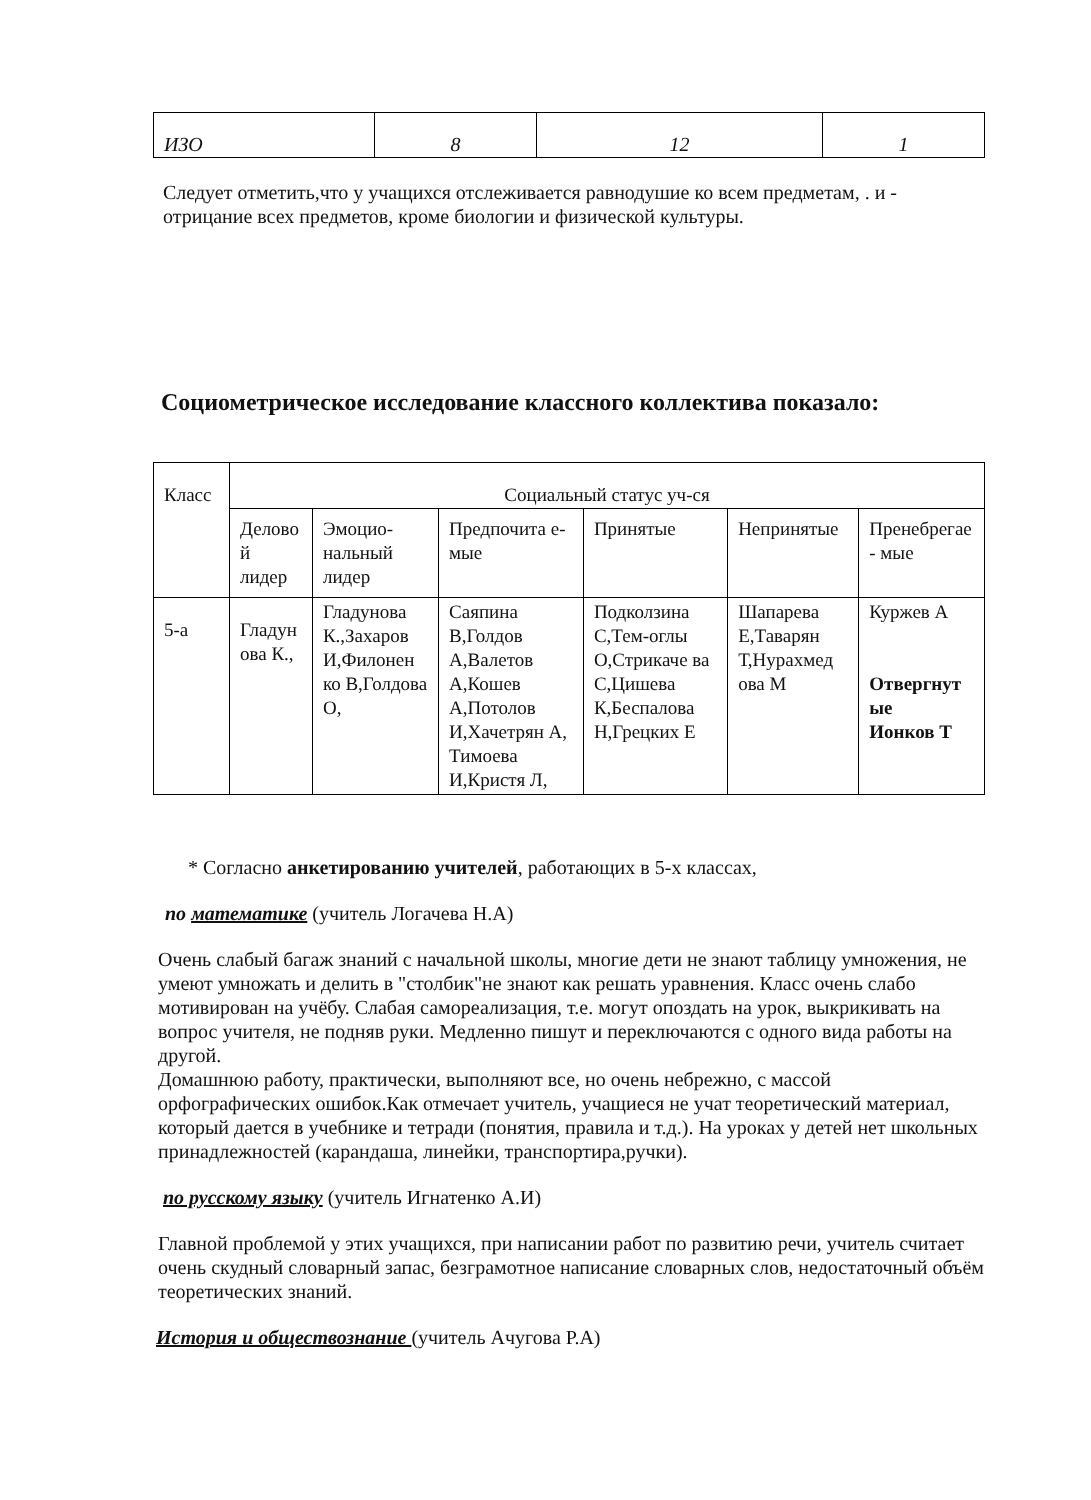| ИЗО | 8 | 12 | 1 |
Следует отметить,что у учащихся отслеживается равнодушие ко всем предметам, . и - отрицание всех предметов, кроме биологии и физической культуры.
Социометрическое исследование классного коллектива показало:
| Класс | Социальный статус уч-ся | | | | | |
| --- | --- | --- | --- | --- | --- | --- |
| | Делово й лидер | Эмоцио-нальный лидер | Предпочита е-мые | Принятые | Непринятые | Пренебрегае - мые |
| 5-а | Гладун ова К., | Гладунова К.,Захаров И,Филонен ко В,Голдова О, | Саяпина В,Голдов А,Валетов А,Кошев А,Потолов И,Хачетрян А, Тимоева И,Кристя Л, | Подколзина С,Тем-оглы О,Стрикаче ва С,Цишева К,Беспалова Н,Грецких Е | Шапарева Е,Таварян Т,Нурахмед ова М | Куржев А Отвергнут ые Ионков Т |
* Согласно анкетированию учителей, работающих в 5-х классах,
по математике (учитель Логачева Н.А)
Очень слабый багаж знаний с начальной школы, многие дети не знают таблицу умножения, не умеют умножать и делить в "столбик"не знают как решать уравнения. Класс очень слабо мотивирован на учёбу. Слабая самореализация, т.е. могут опоздать на урок, выкрикивать на вопрос учителя, не подняв руки. Медленно пишут и переключаются с одного вида работы на другой.
Домашнюю работу, практически, выполняют все, но очень небрежно, с массой орфографических ошибок.Как отмечает учитель, учащиеся не учат теоретический материал, который дается в учебнике и тетради (понятия, правила и т.д.). На уроках у детей нет школьных принадлежностей (карандаша, линейки, транспортира,ручки).
по русскому языку (учитель Игнатенко А.И)
Главной проблемой у этих учащихся, при написании работ по развитию речи, учитель считает очень скудный словарный запас, безграмотное написание словарных слов, недостаточный объём теоретических знаний.
История и обществознание (учитель Ачугова Р.А)